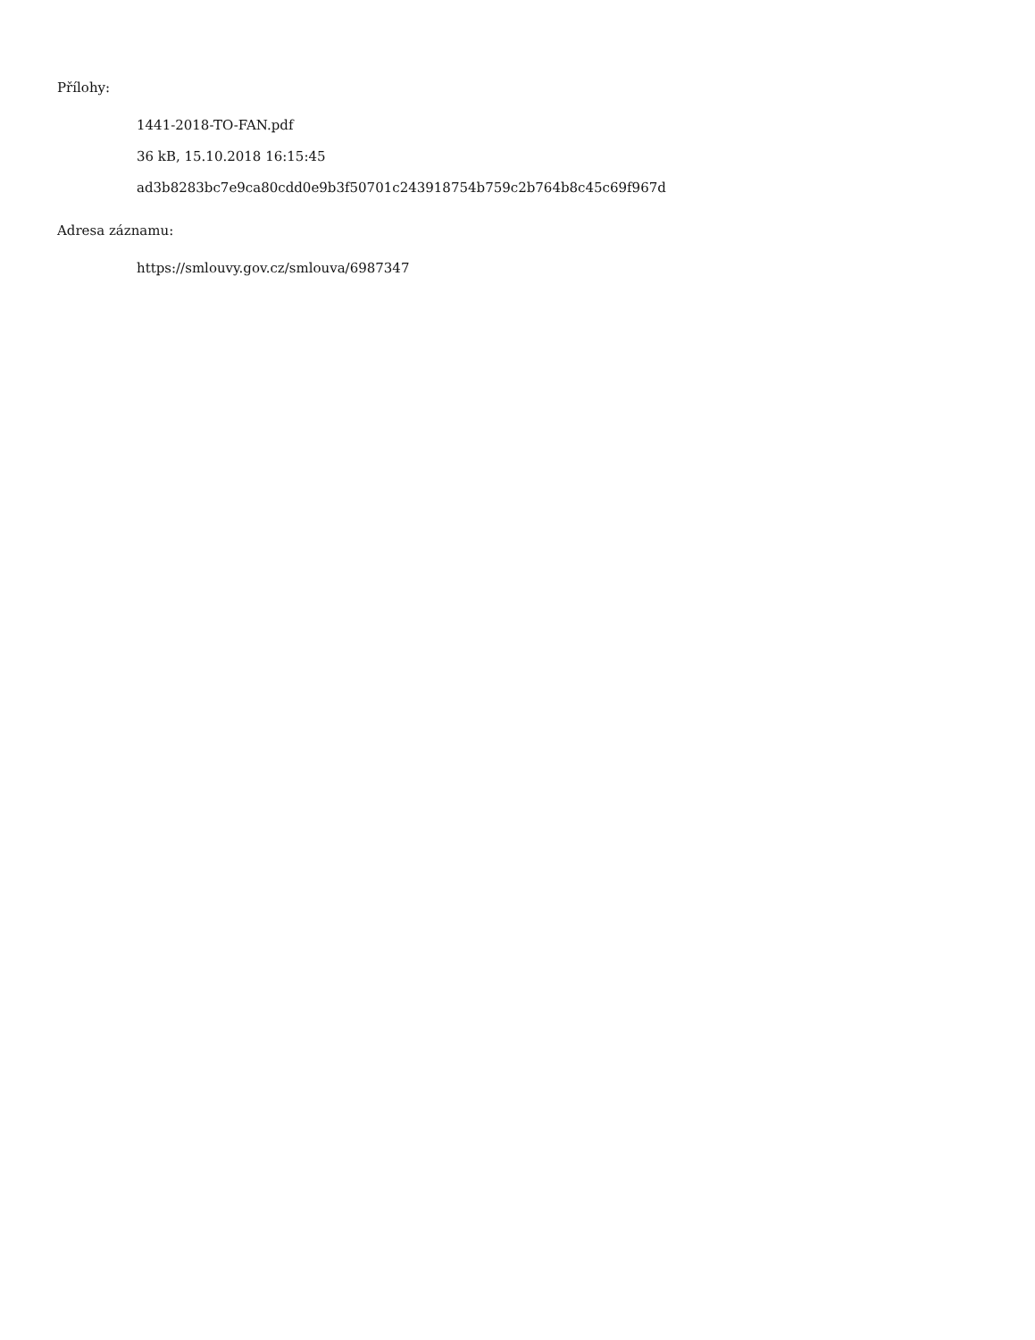Přílohy:
1441-2018-TO-FAN.pdf
36 kB, 15.10.2018 16:15:45
ad3b8283bc7e9ca80cdd0e9b3f50701c243918754b759c2b764b8c45c69f967d
Adresa záznamu:
https://smlouvy.gov.cz/smlouva/6987347